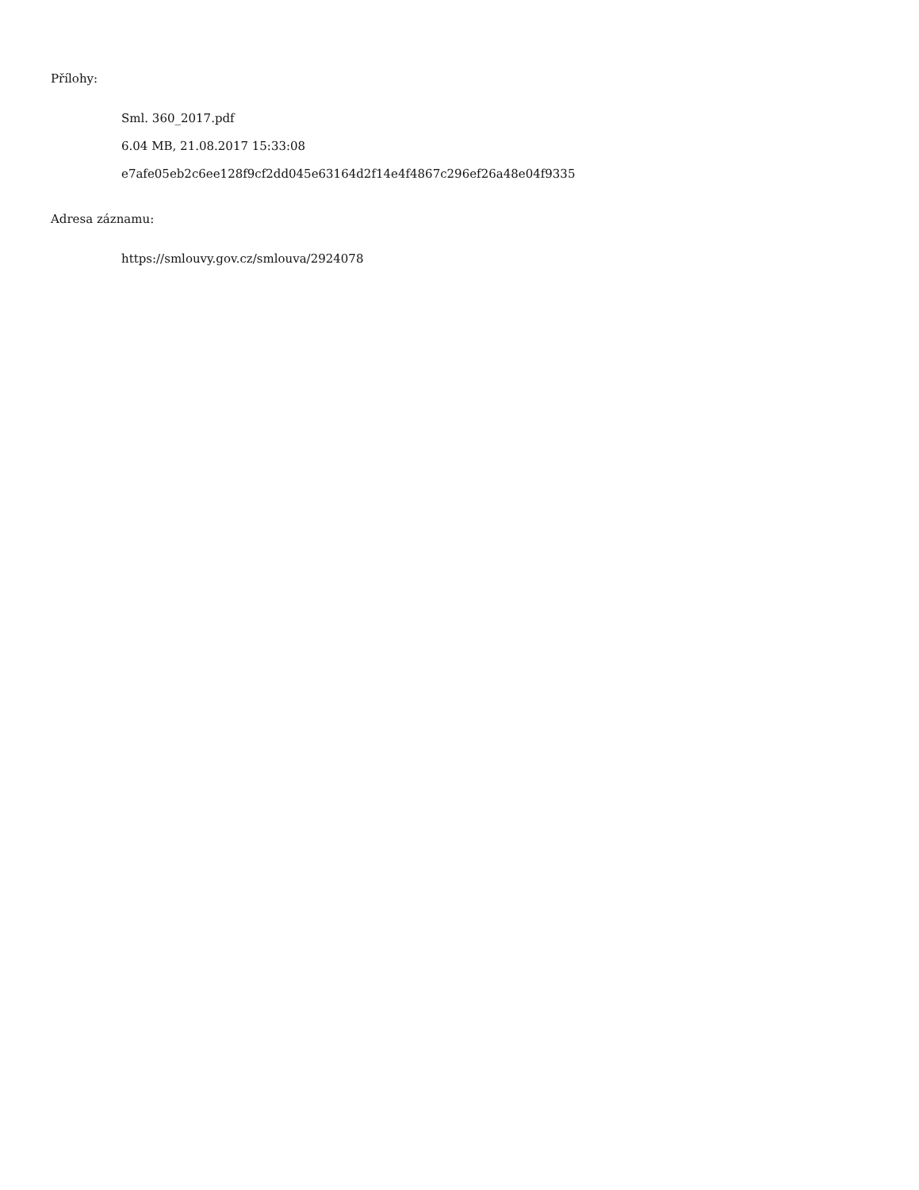Přílohy:
Sml. 360_2017.pdf
6.04 MB, 21.08.2017 15:33:08
e7afe05eb2c6ee128f9cf2dd045e63164d2f14e4f4867c296ef26a48e04f9335
Adresa záznamu:
https://smlouvy.gov.cz/smlouva/2924078